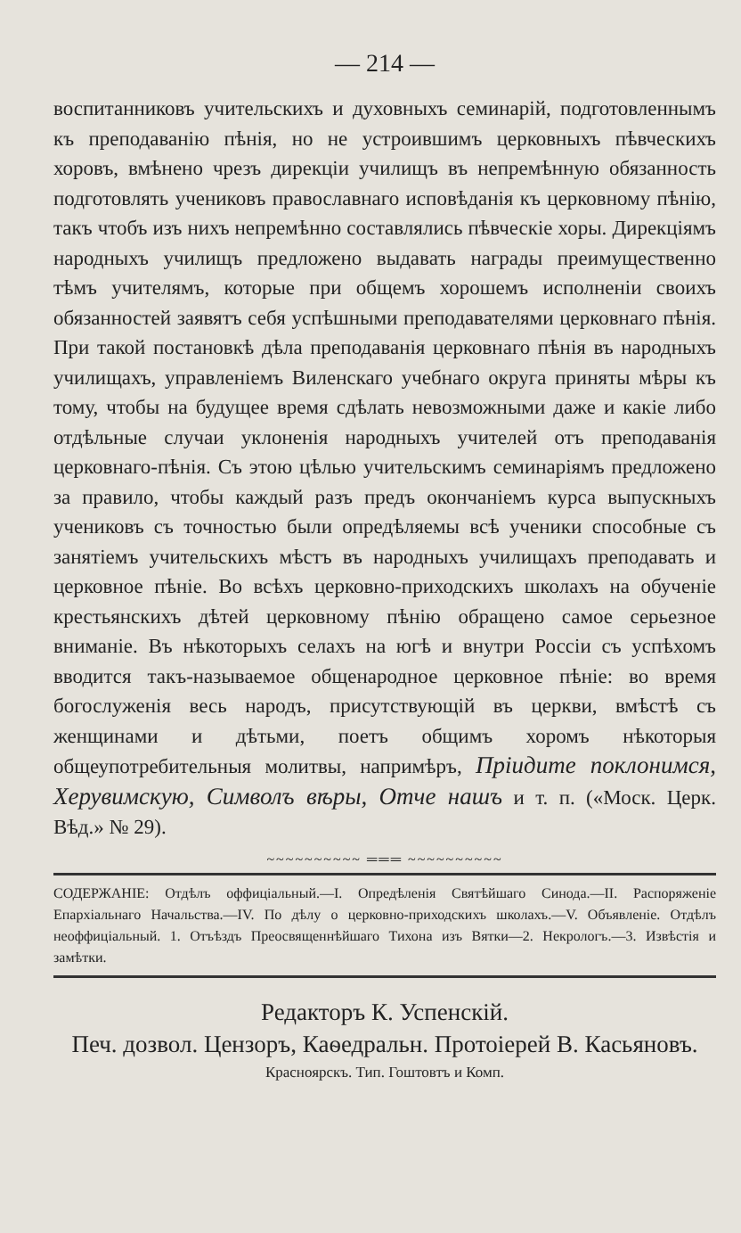— 214 —
воспитанниковъ учительскихъ и духовныхъ семинарій, подготовленнымъ къ преподаванію пѣнія, но не устроившимъ церковныхъ пѣвческихъ хоровъ, вмѣнено чрезъ дирекціи училищъ въ непремѣнную обязанность подготовлять учениковъ православнаго исповѣданія къ церковному пѣнію, такъ чтобъ изъ нихъ непремѣнно составлялись пѣвческіе хоры. Дирекціямъ народныхъ училищъ предложено выдавать награды преимущественно тѣмъ учителямъ, которые при общемъ хорошемъ исполненіи своихъ обязанностей заявятъ себя успѣшными преподавателями церковнаго пѣнія. При такой постановкѣ дѣла преподаванія церковнаго пѣнія въ народныхъ училищахъ, управленіемъ Виленскаго учебнаго округа приняты мѣры къ тому, чтобы на будущее время сдѣлать невозможными даже и какіе либо отдѣльные случаи уклоненія народныхъ учителей отъ преподаванія церковнаго-пѣнія. Съ этою цѣлью учительскимъ семинаріямъ предложено за правило, чтобы каждый разъ предъ окончаніемъ курса выпускныхъ учениковъ съ точностью были опредѣляемы всѣ ученики способные съ занятіемъ учительскихъ мѣстъ въ народныхъ училищахъ преподавать и церковное пѣніе. Во всѣхъ церковно-приходскихъ школахъ на обученіе крестьянскихъ дѣтей церковному пѣнію обращено самое серьезное вниманіе. Въ нѣкоторыхъ селахъ на югѣ и внутри Россіи съ успѣхомъ вводится такъ-называемое общенародное церковное пѣніе: во время богослуженія весь народъ, присутствующій въ церкви, вмѣстѣ съ женщинами и дѣтьми, поетъ общимъ хоромъ нѣкоторыя общеупотребительныя молитвы, напримѣръ, Пріидите поклонимся, Херувимскую, Символъ вѣры, Отче нашъ и т. п. («Моск. Церк. Вѣд.» № 29).
~~~~~~~~~~ ═══ ~~~~~~~~~~
СОДЕРЖАНІЕ: Отдѣлъ оффиціальный.—I. Опредѣленія Святѣйшаго Синода.—II. Распоряженіе Епархіальнаго Начальства.—IV. По дѣлу о церковно-приходскихъ школахъ.—V. Объявленіе. Отдѣлъ неоффиціальный. 1. Отъѣздъ Преосвященнѣйшаго Тихона изъ Вятки—2. Некрологъ.—3. Извѣстія и замѣтки.
Редакторъ К. Успенскій.
Печ. дозвол. Цензоръ, Каѳедральн. Протоіерей В. Касьяновъ.
Красноярскъ. Тип. Гоштовтъ и Комп.